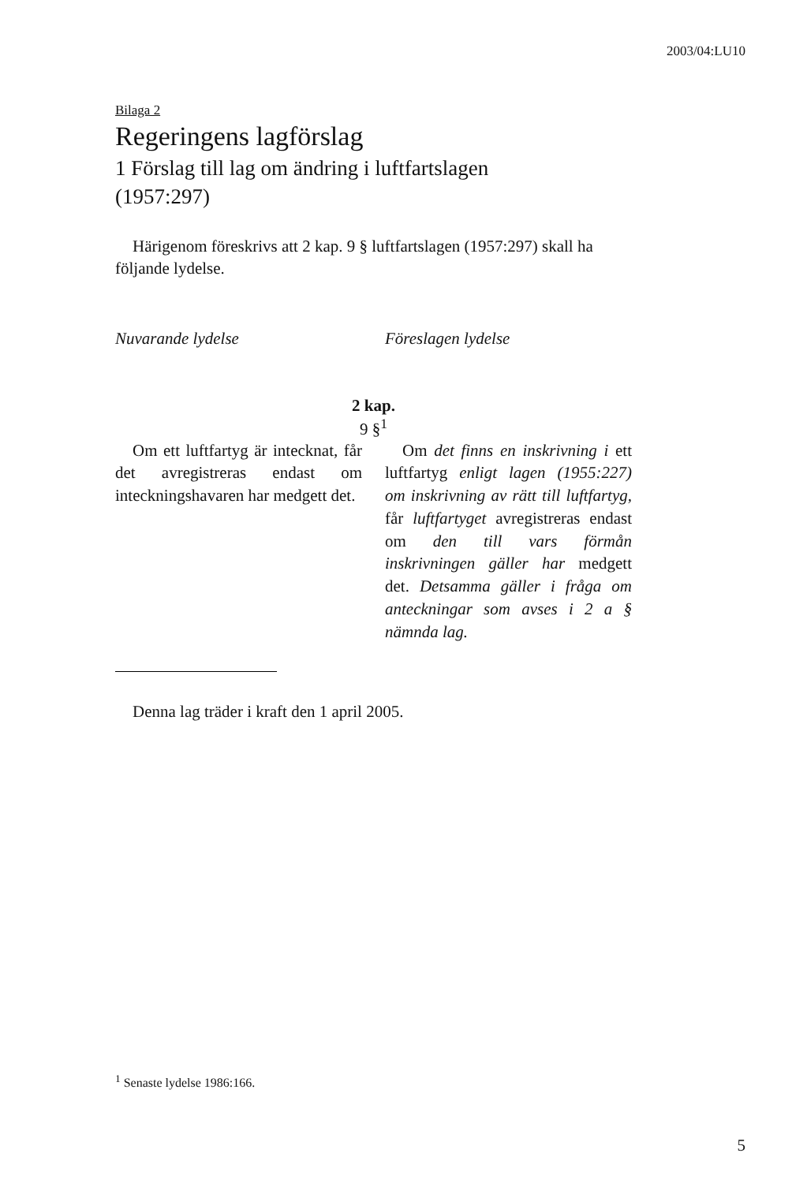2003/04:LU10
Bilaga 2
Regeringens lagförslag
1 Förslag till lag om ändring i luftfartslagen
(1957:297)
Härigenom föreskrivs att 2 kap. 9 § luftfartslagen (1957:297) skall ha följande lydelse.
Nuvarande lydelse Föreslagen lydelse
2 kap.
9 §<sup>1</sup>
Om ett luftfartyg är intecknat, får det avregistreras endast om inteckningshavaren har medgett det.
Om det finns en inskrivning i ett luftfartyg enligt lagen (1955:227) om inskrivning av rätt till luftfartyg, får luftfartyget avregistreras endast om den till vars förmån inskrivningen gäller har medgett det. Detsamma gäller i fråga om anteckningar som avses i 2 a § nämnda lag.
Denna lag träder i kraft den 1 april 2005.
<sup>1</sup> Senaste lydelse 1986:166.
5